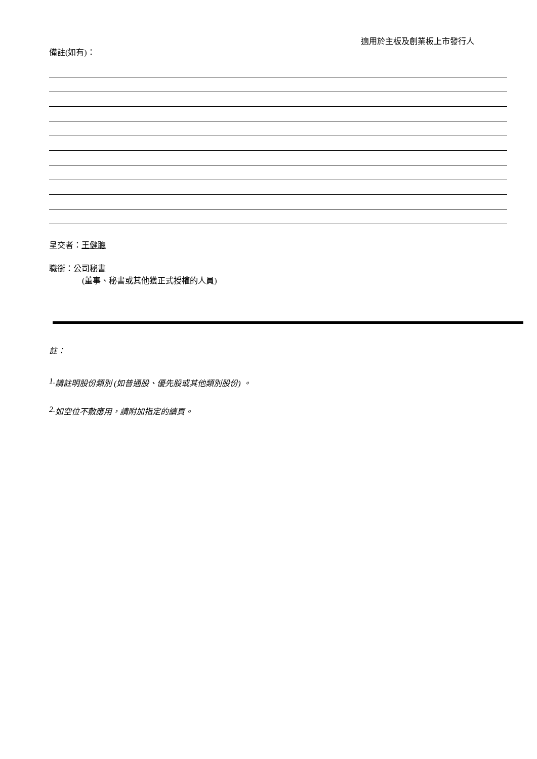適用於主板及創業板上市發行人
備註(如有)：
呈交者：王健聰
職銜：公司秘書
(董事、秘書或其他獲正式授權的人員)
註：
1. 請註明股份類別 (如普通股、優先股或其他類別股份) 。
2. 如空位不敷應用，請附加指定的續頁。